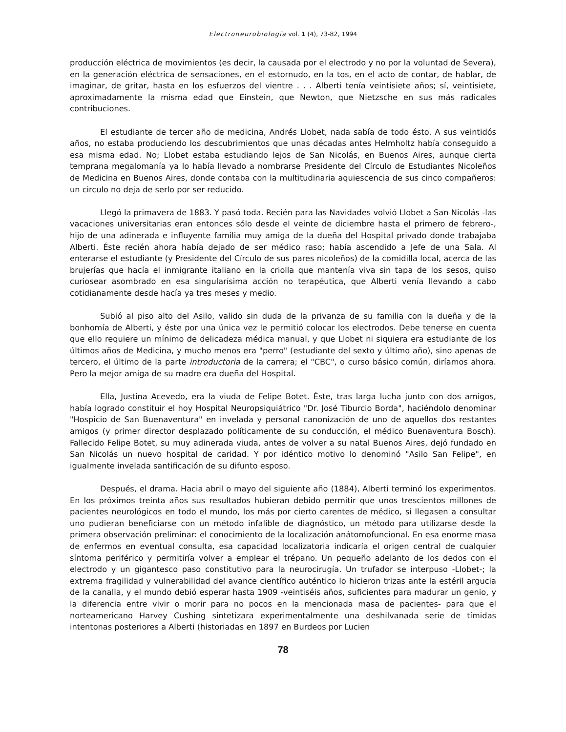Electroneurobiología vol. 1 (4), 73-82, 1994
producción eléctrica de movimientos (es decir, la causada por el electrodo y no por la voluntad de Severa), en la generación eléctrica de sensaciones, en el estornudo, en la tos, en el acto de contar, de hablar, de imaginar, de gritar, hasta en los esfuerzos del vientre . . . Alberti tenía veintisiete años; sí, veintisiete, aproximadamente la misma edad que Einstein, que Newton, que Nietzsche en sus más radicales contribuciones.
El estudiante de tercer año de medicina, Andrés Llobet, nada sabía de todo ésto. A sus veintidós años, no estaba produciendo los descubrimientos que unas décadas antes Helmholtz había conseguido a esa misma edad. No; Llobet estaba estudiando lejos de San Nicolás, en Buenos Aires, aunque cierta temprana megalomanía ya lo había llevado a nombrarse Presidente del Círculo de Estudiantes Nicoleños de Medicina en Buenos Aires, donde contaba con la multitudinaria aquiescencia de sus cinco compañeros: un circulo no deja de serlo por ser reducido.
Llegó la primavera de 1883. Y pasó toda. Recién para las Navidades volvió Llobet a San Nicolás -las vacaciones universitarias eran entonces sólo desde el veinte de diciembre hasta el primero de febrero-, hijo de una adinerada e influyente familia muy amiga de la dueña del Hospital privado donde trabajaba Alberti. Éste recién ahora había dejado de ser médico raso; había ascendido a Jefe de una Sala. Al enterarse el estudiante (y Presidente del Círculo de sus pares nicoleños) de la comidilla local, acerca de las brujerías que hacía el inmigrante italiano en la criolla que mantenía viva sin tapa de los sesos, quiso curiosear asombrado en esa singularísima acción no terapéutica, que Alberti venía llevando a cabo cotidianamente desde hacía ya tres meses y medio.
Subió al piso alto del Asilo, valido sin duda de la privanza de su familia con la dueña y de la bonhomía de Alberti, y éste por una única vez le permitió colocar los electrodos. Debe tenerse en cuenta que ello requiere un mínimo de delicadeza médica manual, y que Llobet ni siquiera era estudiante de los últimos años de Medicina, y mucho menos era "perro" (estudiante del sexto y último año), sino apenas de tercero, el último de la parte introductoria de la carrera; el "CBC", o curso básico común, diríamos ahora. Pero la mejor amiga de su madre era dueña del Hospital.
Ella, Justina Acevedo, era la viuda de Felipe Botet. Éste, tras larga lucha junto con dos amigos, había logrado constituir el hoy Hospital Neuropsiquiátrico "Dr. José Tiburcio Borda", haciéndolo denominar "Hospicio de San Buenaventura" en invelada y personal canonización de uno de aquellos dos restantes amigos (y primer director desplazado políticamente de su conducción, el médico Buenaventura Bosch). Fallecido Felipe Botet, su muy adinerada viuda, antes de volver a su natal Buenos Aires, dejó fundado en San Nicolás un nuevo hospital de caridad. Y por idéntico motivo lo denominó "Asilo San Felipe", en igualmente invelada santificación de su difunto esposo.
Después, el drama. Hacia abril o mayo del siguiente año (1884), Alberti terminó los experimentos. En los próximos treinta años sus resultados hubieran debido permitir que unos trescientos millones de pacientes neurológicos en todo el mundo, los más por cierto carentes de médico, si llegasen a consultar uno pudieran beneficiarse con un método infalible de diagnóstico, un método para utilizarse desde la primera observación preliminar: el conocimiento de la localización anátomofuncional. En esa enorme masa de enfermos en eventual consulta, esa capacidad localizatoria indicaría el origen central de cualquier síntoma periférico y permitiría volver a emplear el trépano. Un pequeño adelanto de los dedos con el electrodo y un gigantesco paso constitutivo para la neurocirugía. Un trufador se interpuso -Llobet-; la extrema fragilidad y vulnerabilidad del avance científico auténtico lo hicieron trizas ante la estéril argucia de la canalla, y el mundo debió esperar hasta 1909 -veintiséis años, suficientes para madurar un genio, y la diferencia entre vivir o morir para no pocos en la mencionada masa de pacientes- para que el norteamericano Harvey Cushing sintetizara experimentalmente una deshilvanada serie de tímidas intentonas posteriores a Alberti (historiadas en 1897 en Burdeos por Lucien
78